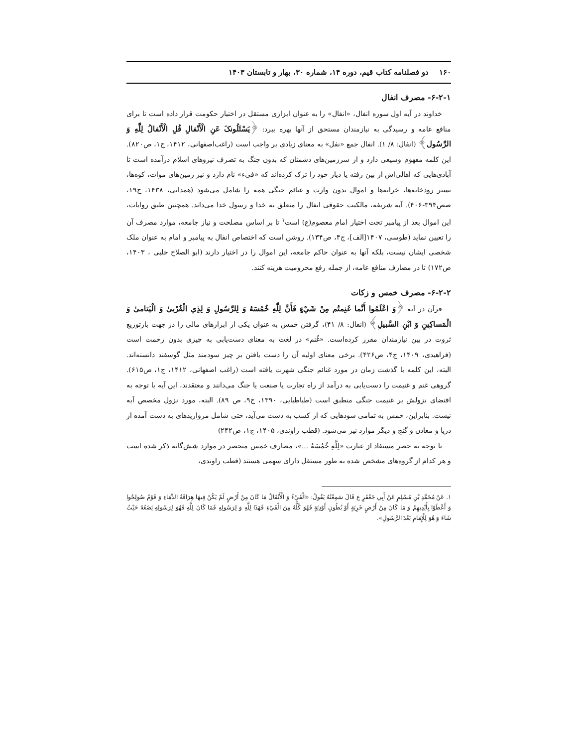۱۶۰ دو فصلنامه کتاب قیم، دوره ۱۴، شماره ۳۰، بهار و تابستان ۱۴۰۳
۶-۲-۱- مصرف انفال
خداوند در آیه اول سوره انفال، «انفال» را به عنوان ابزاری مستقل در اختیار حکومت قرار داده است تا برای منافع عامه و رسیدگی به نیازمندان مستحق از آنها بهره ببرد: ﴿یَسْئَلُونکَ عَنِ الْأَنْفالِ قُلِ الْأَنْفالُ لِلَّهِ وَ الرَّسُول﴾ (انفال: ۸/ ۱). انفال جمع «نفل» به معنای زیادی بر واجب است (راغب‌اصفهانی، ۱۴۱۲، ج۱، ص۸۲۰). این کلمه مفهوم وسیعی دارد و از سرزمین‌های دشمنان که بدون جنگ به تصرف نیروهای اسلام درآمده است تا آبادی‌هایی که اهالی‌اش از بین رفته یا دیار خود را ترک کرده‌اند که «فيء» نام دارد و نیز زمین‌های موات، کوه‌ها، بستر رودخانه‌ها، خرابه‌ها و اموال بدون وارث و غنائم جنگی همه را شامل می‌شود (همدانی، ۱۴۳۸، ج۱۹، صص۳۹۴-۴۰۶). آیه شریفه، مالکیت حقوقی انفال را متعلق به خدا و رسول خدا می‌داند. همچنین طبق روایات، این اموال بعد از پیامبر تحت اختیار امام معصوم(ع) است<sup>۱</sup> تا بر اساس مصلحت و نیاز جامعه، موارد مصرف آن را تعیین نماید (طوسی، ۱۴۰۷[الف]، ج۴، ص۱۳۴). روشن است که اختصاص انفال به پیامبر و امام به عنوان ملک شخصی ایشان نیست، بلکه آنها به عنوان حاکم جامعه، این اموال را در اختیار دارند (ابو الصلاح حلبی ، ۱۴۰۳، ص۱۷۲) تا در مصارف منافع عامه، از جمله رفع محرومیت هزینه کنند.
۶-۲-۲- مصرف خمس و زکات
قرآن در آیه ﴿وَ اعْلَمُوا أَنَّما غَنِمتُم مِنْ شَيْءٍ فَأَنَّ لِلَّهِ خُمُسَهُ وَ لِلرَّسُولِ وَ لِذِي الْقُرْبىٰ وَ الْيَتامىٰ وَ الْمَساكِينِ وَ ابْنِ السَّبيلِ﴾ (انفال: ۸/ ۴۱)، گرفتن خمس به عنوان یکی از ابزارهای مالی را در جهت بازتوزیع ثروت در بین نیازمندان مقرر کرده‌است. «غُنم» در لغت به معنای دست‌یابی به چیزی بدون زحمت است (فراهیدی، ۱۴۰۹، ج۴، ص۴۲۶). برخی معنای اولیه آن را دست یافتن بر چیز سودمند مثل گوسفند دانسته‌اند. البته، این کلمه با گذشت زمان در مورد غنائم جنگی شهرت یافته است (راغب اصفهانی، ۱۴۱۲، ج۱، ص۶۱۵). گروهی غنم و غنیمت را دست‌یابی به درآمد از راه تجارت یا صنعت یا جنگ می‌دانند و معتقدند، این آیه با توجه به اقتضای نزولش بر غنیمت جنگی منطبق است (طباطبایی، ۱۳۹۰، ج۹، ص ۸۹). البته، مورد نزول مخصص آیه نیست. بنابراین، خمس به تمامی سودهایی که از کسب به دست می‌آید، حتی شامل مرواریدهای به دست آمده از دریا و معادن و گنج و دیگر موارد نیز می‌شود. (قطب راوندی، ۱۴۰۵، ج۱، ص۲۴۲)
با توجه به حصر مستفاد از عبارت «لِلَّهِ خُمُسَهُ ...»، مصارف خمس منحصر در موارد شش‌گانه ذکر شده است و هر کدام از گروه‌های مشخص شده به طور مستقل دارای سهمی هستند (قطب راوندی،
۱. عَنْ مُحَمَّدِ بْنِ مُسْلِمٍ عَنْ أَبِي جَعْفَرٍ ع قَالَ سَمِعْتُهُ يَقُولُ: «الْفَيْءُ وَ الْأَنْفَالُ مَا كَانَ مِنْ أَرْضٍ لَمْ يَكُنْ فِيهَا هِرَاقَةُ الدِّمَاءِ وَ قَوْمٌ صُولِحُوا وَ أَعْطَوْا بِأَيْدِيهِمْ وَ مَا كَانَ مِنْ أَرْضٍ خَرِبَةٍ أَوْ بُطُونِ أَوْدِيَةٍ فَهُوَ كُلُّهُ مِنَ الْفَيْءِ فَهَذَا لِلَّهِ وَ لِرَسُولِهِ فَمَا كَانَ لِلَّهِ فَهُوَ لِرَسُولِهِ يَضَعُهُ حَيْثُ شَاءَ وَ هُوَ لِلْإِمَامِ بَعْدَ الرَّسُولِ».